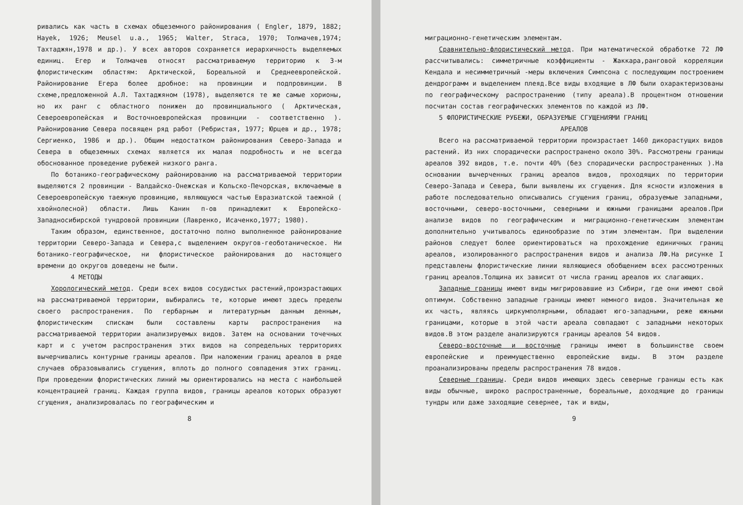ривались как часть в схемах общеземного районирования ( Engler, 1879, 1882; Hayek, 1926; Meusel u.a., 1965; Walter, Straca, 1970; Толмачев,1974; Тахтаджян,1978 и др.). У всех авторов сохраняется иерархичность выделяемых единиц. Егер и Толмачев относят рассматриваемую территорию к 3-м флористическим областям: Арктической, Бореальной и Среднеевропейской. Районирование Егера более дробное: на провинции и подпровинции. В схеме,предложенной А.Л. Тахтаджяном (1978), выделяются те же самые хорионы, но их ранг с областного понижен до провинциального ( Арктическая, Североевропейская и Восточноевропейская провинции - соответственно ). Районированию Севера посвящен ряд работ (Ребристая, 1977; Юрцев и др., 1978; Сергиенко, 1986 и др.). Общим недостатком районирования Северо-Запада и Севера в общеземных схемах является их малая подробность и не всегда обоснованное проведение рубежей низкого ранга.
По ботанико-географическому районированию на рассматриваемой территории выделяются 2 провинции - Валдайско-Онежская и Кольско-Печорская, включаемые в Североевропейскую таежную провинцию, являющуюся частью Евразиатской таежной ( хвойнолесной) области. Лишь Канин п-ов принадлежит к Европейско-Западносибирской тундровой провинции (Лавренко, Исаченко,1977; 1980).
Таким образом, единственное, достаточно полно выполненное районирование территории Северо-Запада и Севера,с выделением округов-геоботаническое. Ни ботанико-географическое, ни флористическое районирования до настоящего времени до округов доведены не были.
4 МЕТОДЫ
Хорологический метод. Среди всех видов сосудистых растений,произрастающих на рассматриваемой территории, выбирались те, которые имеют здесь пределы своего распространения. По гербарным и литературным данным денным, флористическим спискам были составлены карты распространения на рассматриваемой территории анализируемых видов. Затем на основании точечных карт и с учетом распространения этих видов на сопредельных территориях вычерчивались контурные границы ареалов. При наложении границ ареалов в ряде случаев образовывались сгущения, вплоть до полного совпадения этих границ. При проведении флористических линий мы ориентировались на места с наибольшей концентрацией границ. Каждая группа видов, границы ареалов которых образуют сгущения, анализировалась по географическим и
8
миграционно-генетическим элементам.
Сравнительно-флористический метод. При математической обработке 72 ЛФ рассчитывались: симметричные коэффициенты - Жаккара,ранговой корреляции Кендала и несимметричный -меры включения Симпсона с последующим построением дендрограмм и выделением плеяд.Все виды входящие в ЛФ были охарактеризованы по географическому распространению (типу ареала).В процентном отношении посчитан состав географических элементов по каждой из ЛФ.
5 ФЛОРИСТИЧЕСКИЕ РУБЕЖИ, ОБРАЗУЕМЫЕ СГУЩЕНИЯМИ ГРАНИЦ
АРЕАЛОВ
Всего на рассматриваемой территории произрастает 1460 дикорастущих видов растений. Из них спорадически распространено около 30%. Рассмотрены границы ареалов 392 видов, т.е. почти 40% (без спорадически распространенных ).На основании вычерченных границ ареалов видов, проходящих по территории Северо-Запада и Севера, были выявлены их сгущения. Для ясности изложения в работе последовательно описывались сгущения границ, образуемые западными, восточными, северо-восточными, северными и южными границами ареалов.При анализе видов по географическим и миграционно-генетическим элементам дополнительно учитывалось единообразие по этим элементам. При выделении районов следует более ориентироваться на прохождение единичных границ ареалов, изолированного распространения видов и анализа ЛФ.На рисунке I представлены флористические линии являющиеся обобщением всех рассмотренных границ ареалов.Толщина их зависит от числа границ ареалов их слагающих.
Западные границы имеют виды мигрировавшие из Сибири, где они имеют свой оптимум. Собственно западные границы имеют немного видов. Значительная же их часть, являясь циркумполярными, обладают юго-западными, реже южными границами, которые в этой части ареала совпадают с западными некоторых видов.В этом разделе анализируются границы ареалов 54 видов.
Северо-восточные и восточные границы имеют в большинстве своем европейские и преимущественно европейские виды. В этом разделе проанализированы пределы распространения 78 видов.
Северные границы. Среди видов имеющих здесь северные границы есть как виды обычные, широко распространенные, бореальные, доходящие до границы тундры или даже заходящие севернее, так и виды,
9